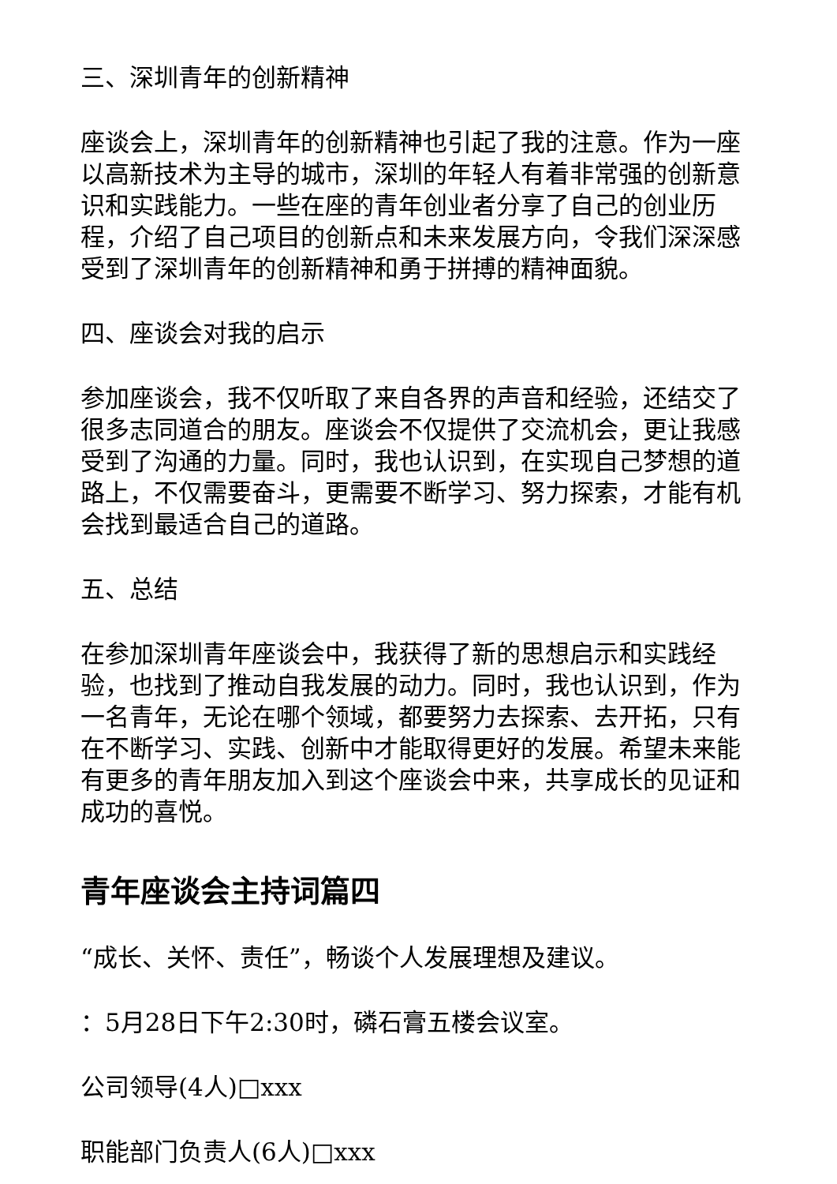三、深圳青年的创新精神
座谈会上，深圳青年的创新精神也引起了我的注意。作为一座以高新技术为主导的城市，深圳的年轻人有着非常强的创新意识和实践能力。一些在座的青年创业者分享了自己的创业历程，介绍了自己项目的创新点和未来发展方向，令我们深深感受到了深圳青年的创新精神和勇于拼搏的精神面貌。
四、座谈会对我的启示
参加座谈会，我不仅听取了来自各界的声音和经验，还结交了很多志同道合的朋友。座谈会不仅提供了交流机会，更让我感受到了沟通的力量。同时，我也认识到，在实现自己梦想的道路上，不仅需要奋斗，更需要不断学习、努力探索，才能有机会找到最适合自己的道路。
五、总结
在参加深圳青年座谈会中，我获得了新的思想启示和实践经验，也找到了推动自我发展的动力。同时，我也认识到，作为一名青年，无论在哪个领域，都要努力去探索、去开拓，只有在不断学习、实践、创新中才能取得更好的发展。希望未来能有更多的青年朋友加入到这个座谈会中来，共享成长的见证和成功的喜悦。
青年座谈会主持词篇四
“成长、关怀、责任”，畅谈个人发展理想及建议。
：5月28日下午2:30时，磷石膏五楼会议室。
公司领导(4人)□xxx
职能部门负责人(6人)□xxx